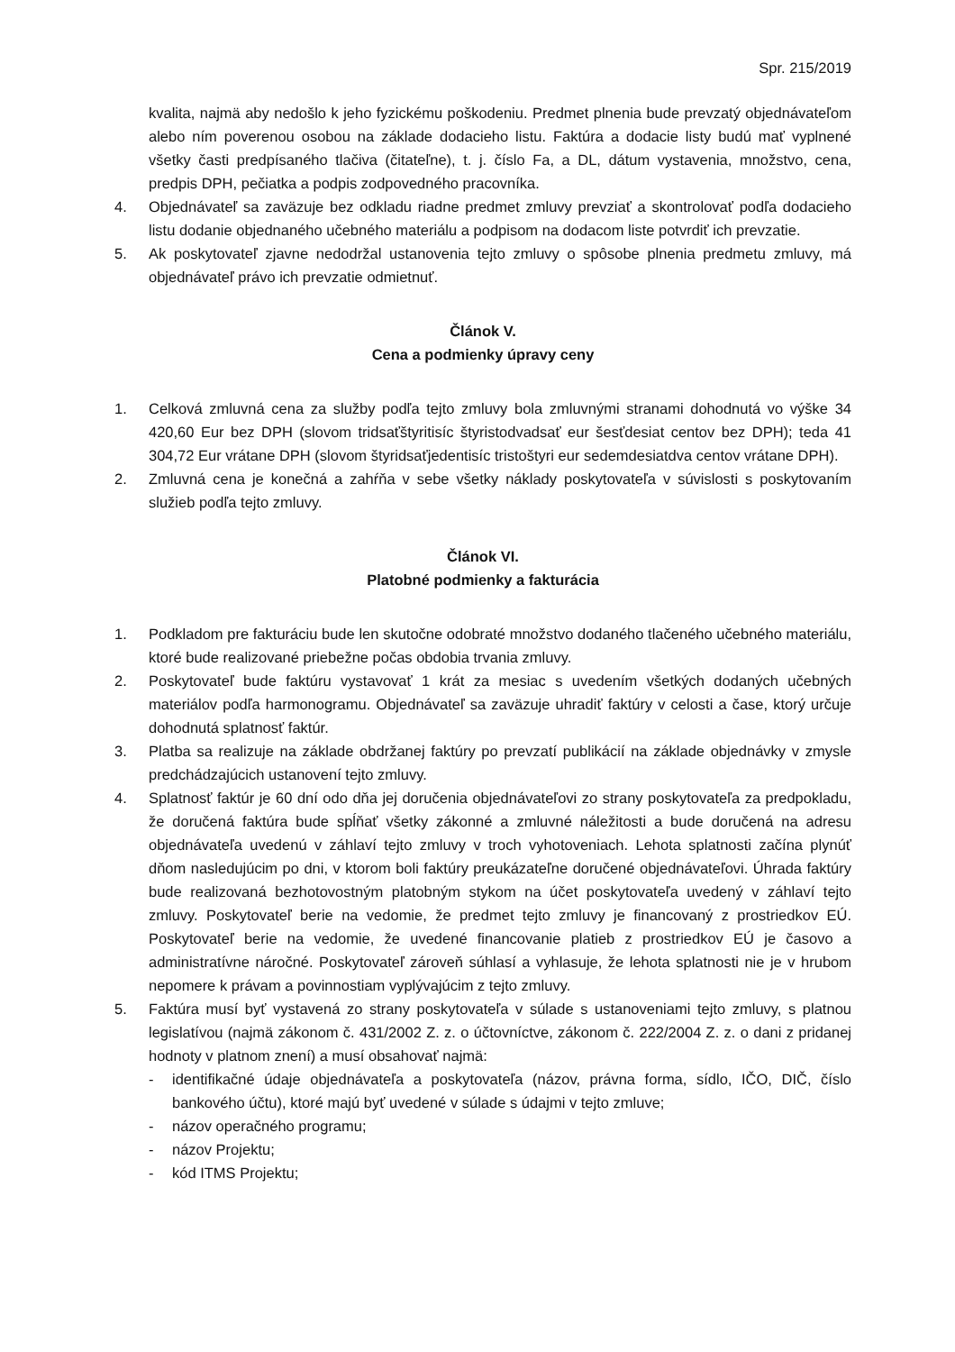Spr. 215/2019
kvalita, najmä aby nedošlo k jeho fyzickému poškodeniu. Predmet plnenia bude prevzatý objednávateľom alebo ním poverenou osobou na základe dodacieho listu. Faktúra a dodacie listy budú mať vyplnené všetky časti predpísaného tlačiva (čitateľne), t. j. číslo Fa, a DL, dátum vystavenia, množstvo, cena, predpis DPH, pečiatka a podpis zodpovedného pracovníka.
4. Objednávateľ sa zaväzuje bez odkladu riadne predmet zmluvy prevziať a skontrolovať podľa dodacieho listu dodanie objednaného učebného materiálu a podpisom na dodacom liste potvrdiť ich prevzatie.
5. Ak poskytovateľ zjavne nedodržal ustanovenia tejto zmluvy o spôsobe plnenia predmetu zmluvy, má objednávateľ právo ich prevzatie odmietnuť.
Článok V.
Cena a podmienky úpravy ceny
1. Celková zmluvná cena za služby podľa tejto zmluvy bola zmluvnými stranami dohodnutá vo výške 34 420,60 Eur bez DPH (slovom tridsaťštyritisíc štyristodvadsať eur šesťdesiat centov bez DPH); teda 41 304,72 Eur vrátane DPH (slovom štyridsaťjedentisíc tristoštyri eur sedemdesiatdva centov vrátane DPH).
2. Zmluvná cena je konečná a zahŕňa v sebe všetky náklady poskytovateľa v súvislosti s poskytovaním služieb podľa tejto zmluvy.
Článok VI.
Platobné podmienky a fakturácia
1. Podkladom pre fakturáciu bude len skutočne odobraté množstvo dodaného tlačeného učebného materiálu, ktoré bude realizované priebežne počas obdobia trvania zmluvy.
2. Poskytovateľ bude faktúru vystavovať 1 krát za mesiac s uvedením všetkých dodaných učebných materiálov podľa harmonogramu. Objednávateľ sa zaväzuje uhradiť faktúry v celosti a čase, ktorý určuje dohodnutá splatnosť faktúr.
3. Platba sa realizuje na základe obdržanej faktúry po prevzatí publikácií na základe objednávky v zmysle predchádzajúcich ustanovení tejto zmluvy.
4. Splatnosť faktúr je 60 dní odo dňa jej doručenia objednávateľovi zo strany poskytovateľa za predpokladu, že doručená faktúra bude spĺňať všetky zákonné a zmluvné náležitosti a bude doručená na adresu objednávateľa uvedenú v záhlaví tejto zmluvy v troch vyhotoveniach. Lehota splatnosti začína plynúť dňom nasledujúcim po dni, v ktorom boli faktúry preukázateľne doručené objednávateľovi. Úhrada faktúry bude realizovaná bezhotovostným platobným stykom na účet poskytovateľa uvedený v záhlaví tejto zmluvy. Poskytovateľ berie na vedomie, že predmet tejto zmluvy je financovaný z prostriedkov EÚ. Poskytovateľ berie na vedomie, že uvedené financovanie platieb z prostriedkov EÚ je časovo a administratívne náročné. Poskytovateľ zároveň súhlasí a vyhlasuje, že lehota splatnosti nie je v hrubom nepomere k právam a povinnostiam vyplývajúcim z tejto zmluvy.
5. Faktúra musí byť vystavená zo strany poskytovateľa v súlade s ustanoveniami tejto zmluvy, s platnou legislatívou (najmä zákonom č. 431/2002 Z. z. o účtovníctve, zákonom č. 222/2004 Z. z. o dani z pridanej hodnoty v platnom znení) a musí obsahovať najmä:
- identifikačné údaje objednávateľa a poskytovateľa (názov, právna forma, sídlo, IČO, DIČ, číslo bankového účtu), ktoré majú byť uvedené v súlade s údajmi v tejto zmluve;
- názov operačného programu;
- názov Projektu;
- kód ITMS Projektu;